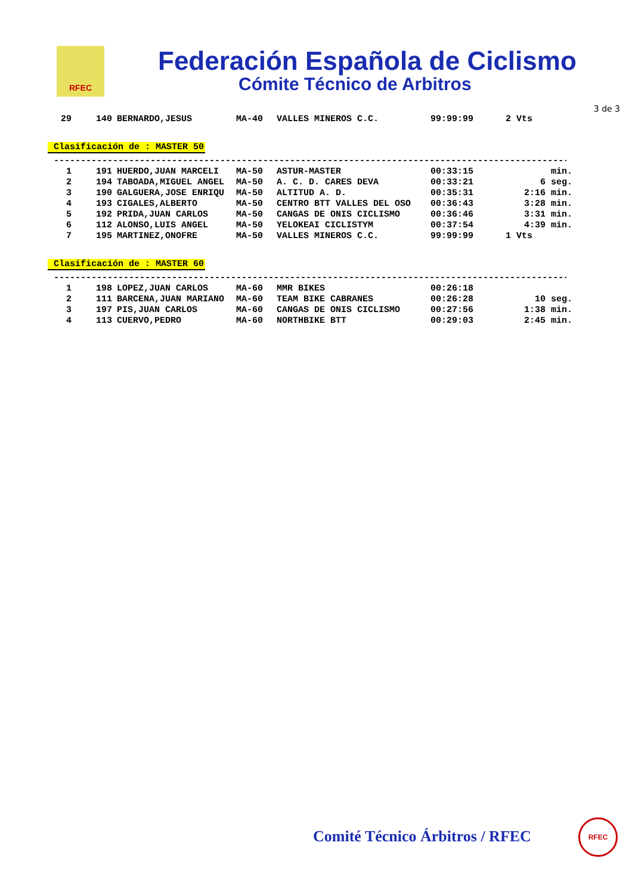RFEC
Federación Española de Ciclismo
Cómite Técnico de Arbitros
3 de 3
| 29 | 140 | BERNARDO,JESUS | MA-40 | VALLES MINEROS C.C. | 99:99:99 | 2 Vts |
Clasificación de : MASTER 50
--------------------------------------------------------------------------------------------------------
| 1 | 191 | HUERDO,JUAN MARCELI | MA-50 | ASTUR-MASTER | 00:33:15 | min. |
| 2 | 194 | TABOADA,MIGUEL ANGEL | MA-50 | A. C. D. CARES DEVA | 00:33:21 | 6 seg. |
| 3 | 190 | GALGUERA,JOSE ENRIQU | MA-50 | ALTITUD A. D. | 00:35:31 | 2:16 min. |
| 4 | 193 | CIGALES,ALBERTO | MA-50 | CENTRO BTT VALLES DEL OSO | 00:36:43 | 3:28 min. |
| 5 | 192 | PRIDA,JUAN CARLOS | MA-50 | CANGAS DE ONIS CICLISMO | 00:36:46 | 3:31 min. |
| 6 | 112 | ALONSO,LUIS ANGEL | MA-50 | YELOKEAI CICLISTYM | 00:37:54 | 4:39 min. |
| 7 | 195 | MARTINEZ,ONOFRE | MA-50 | VALLES MINEROS C.C. | 99:99:99 | 1 Vts |
Clasificación de : MASTER 60
--------------------------------------------------------------------------------------------------------
| 1 | 198 | LOPEZ,JUAN CARLOS | MA-60 | MMR BIKES | 00:26:18 | |
| 2 | 111 | BARCENA,JUAN MARIANO | MA-60 | TEAM BIKE CABRANES | 00:26:28 | 10 seg. |
| 3 | 197 | PIS,JUAN CARLOS | MA-60 | CANGAS DE ONIS CICLISMO | 00:27:56 | 1:38 min. |
| 4 | 113 | CUERVO,PEDRO | MA-60 | NORTHBIKE BTT | 00:29:03 | 2:45 min. |
Comité Técnico Árbitros / RFEC
RFEC